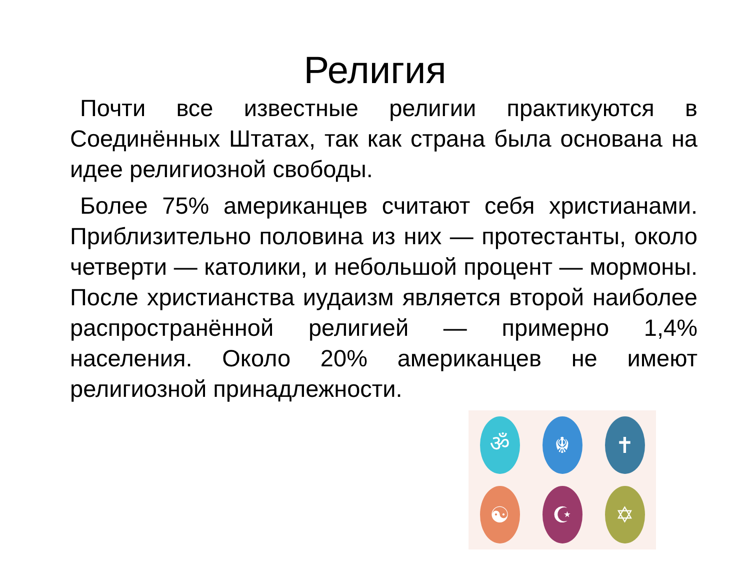Религия
Почти все известные религии практикуются в Соединённых Штатах, так как страна была основана на идее религиозной свободы.
Более 75% американцев считают себя христианами. Приблизительно половина из них — протестанты, около четверти — католики, и небольшой процент — мормоны. После христианства иудаизм является второй наиболее распространённой религией — примерно 1,4% населения. Около 20% американцев не имеют религиозной принадлежности.
ॐ
☬
✝
☯
☪
✡